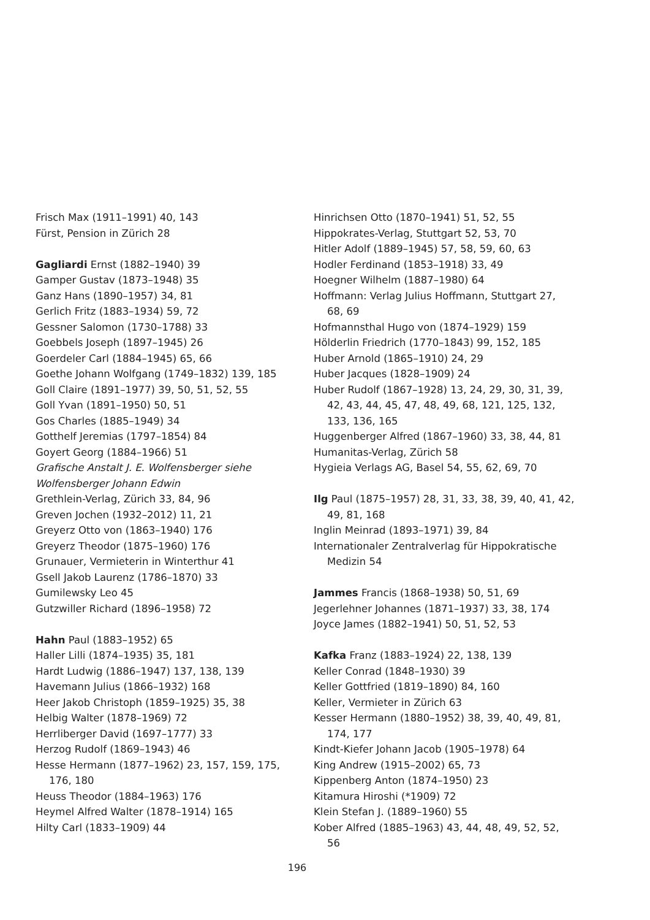Frisch Max (1911–1991) 40, 143
Fürst, Pension in Zürich 28
Gagliardi Ernst (1882–1940) 39
Gamper Gustav (1873–1948) 35
Ganz Hans (1890–1957) 34, 81
Gerlich Fritz (1883–1934) 59, 72
Gessner Salomon (1730–1788) 33
Goebbels Joseph (1897–1945) 26
Goerdeler Carl (1884–1945) 65, 66
Goethe Johann Wolfgang (1749–1832) 139, 185
Goll Claire (1891–1977) 39, 50, 51, 52, 55
Goll Yvan (1891–1950) 50, 51
Gos Charles (1885–1949) 34
Gotthelf Jeremias (1797–1854) 84
Goyert Georg (1884–1966) 51
Grafische Anstalt J. E. Wolfensberger siehe Wolfensberger Johann Edwin
Grethlein-Verlag, Zürich 33, 84, 96
Greven Jochen (1932–2012) 11, 21
Greyerz Otto von (1863–1940) 176
Greyerz Theodor (1875–1960) 176
Grunauer, Vermieterin in Winterthur 41
Gsell Jakob Laurenz (1786–1870) 33
Gumilewsky Leo 45
Gutzwiller Richard (1896–1958) 72
Hahn Paul (1883–1952) 65
Haller Lilli (1874–1935) 35, 181
Hardt Ludwig (1886–1947) 137, 138, 139
Havemann Julius (1866–1932) 168
Heer Jakob Christoph (1859–1925) 35, 38
Helbig Walter (1878–1969) 72
Herrliberger David (1697–1777) 33
Herzog Rudolf (1869–1943) 46
Hesse Hermann (1877–1962) 23, 157, 159, 175, 176, 180
Heuss Theodor (1884–1963) 176
Heymel Alfred Walter (1878–1914) 165
Hilty Carl (1833–1909) 44
Hinrichsen Otto (1870–1941) 51, 52, 55
Hippokrates-Verlag, Stuttgart 52, 53, 70
Hitler Adolf (1889–1945) 57, 58, 59, 60, 63
Hodler Ferdinand (1853–1918) 33, 49
Hoegner Wilhelm (1887–1980) 64
Hoffmann: Verlag Julius Hoffmann, Stuttgart 27, 68, 69
Hofmannsthal Hugo von (1874–1929) 159
Hölderlin Friedrich (1770–1843) 99, 152, 185
Huber Arnold (1865–1910) 24, 29
Huber Jacques (1828–1909) 24
Huber Rudolf (1867–1928) 13, 24, 29, 30, 31, 39, 42, 43, 44, 45, 47, 48, 49, 68, 121, 125, 132, 133, 136, 165
Huggenberger Alfred (1867–1960) 33, 38, 44, 81
Humanitas-Verlag, Zürich 58
Hygieia Verlags AG, Basel 54, 55, 62, 69, 70
Ilg Paul (1875–1957) 28, 31, 33, 38, 39, 40, 41, 42, 49, 81, 168
Inglin Meinrad (1893–1971) 39, 84
Internationaler Zentralverlag für Hippokratische Medizin 54
Jammes Francis (1868–1938) 50, 51, 69
Jegerlehner Johannes (1871–1937) 33, 38, 174
Joyce James (1882–1941) 50, 51, 52, 53
Kafka Franz (1883–1924) 22, 138, 139
Keller Conrad (1848–1930) 39
Keller Gottfried (1819–1890) 84, 160
Keller, Vermieter in Zürich 63
Kesser Hermann (1880–1952) 38, 39, 40, 49, 81, 174, 177
Kindt-Kiefer Johann Jacob (1905–1978) 64
King Andrew (1915–2002) 65, 73
Kippenberg Anton (1874–1950) 23
Kitamura Hiroshi (*1909) 72
Klein Stefan J. (1889–1960) 55
Kober Alfred (1885–1963) 43, 44, 48, 49, 52, 52, 56
196